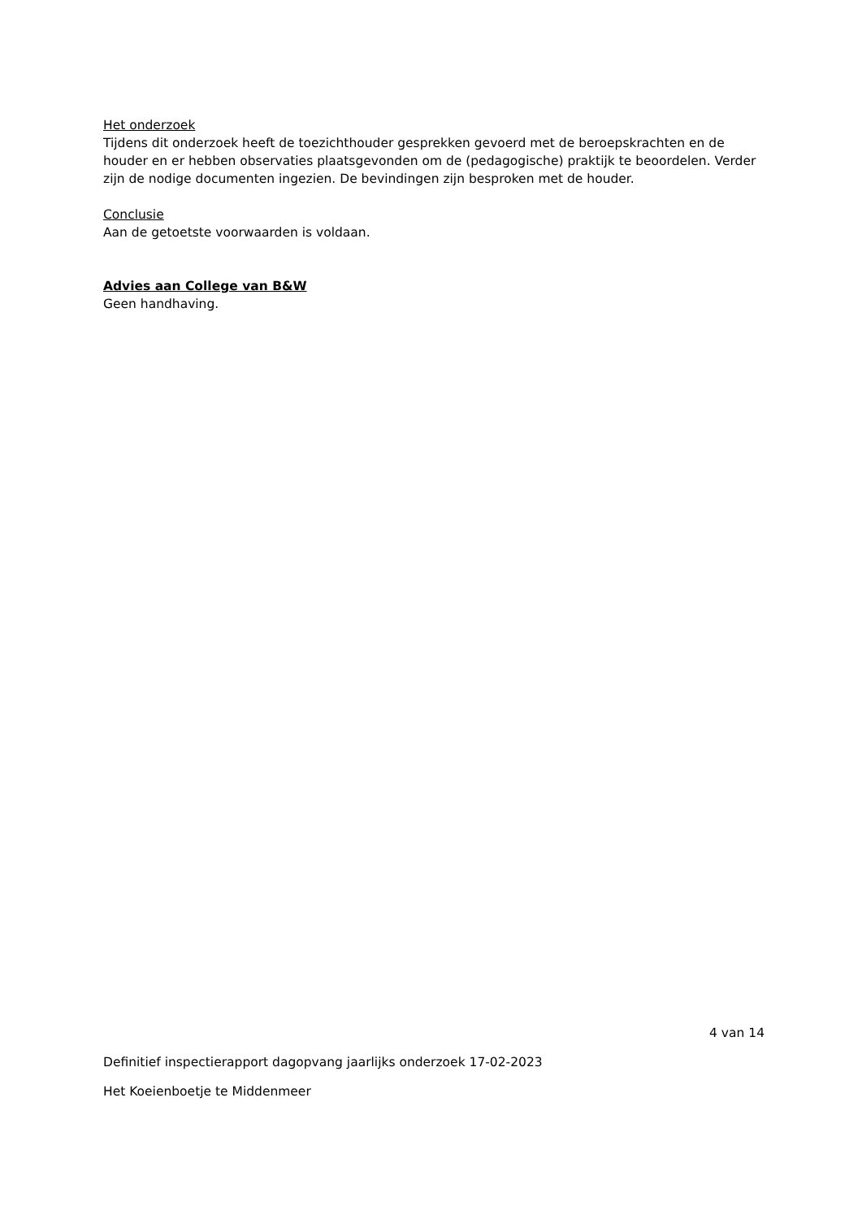Het onderzoek
Tijdens dit onderzoek heeft de toezichthouder gesprekken gevoerd met de beroepskrachten en de houder en er hebben observaties plaatsgevonden om de (pedagogische) praktijk te beoordelen. Verder zijn de nodige documenten ingezien. De bevindingen zijn besproken met de houder.
Conclusie
Aan de getoetste voorwaarden is voldaan.
Advies aan College van B&W
Geen handhaving.
4 van 14
Definitief inspectierapport dagopvang jaarlijks onderzoek 17-02-2023
Het Koeienboetje te Middenmeer